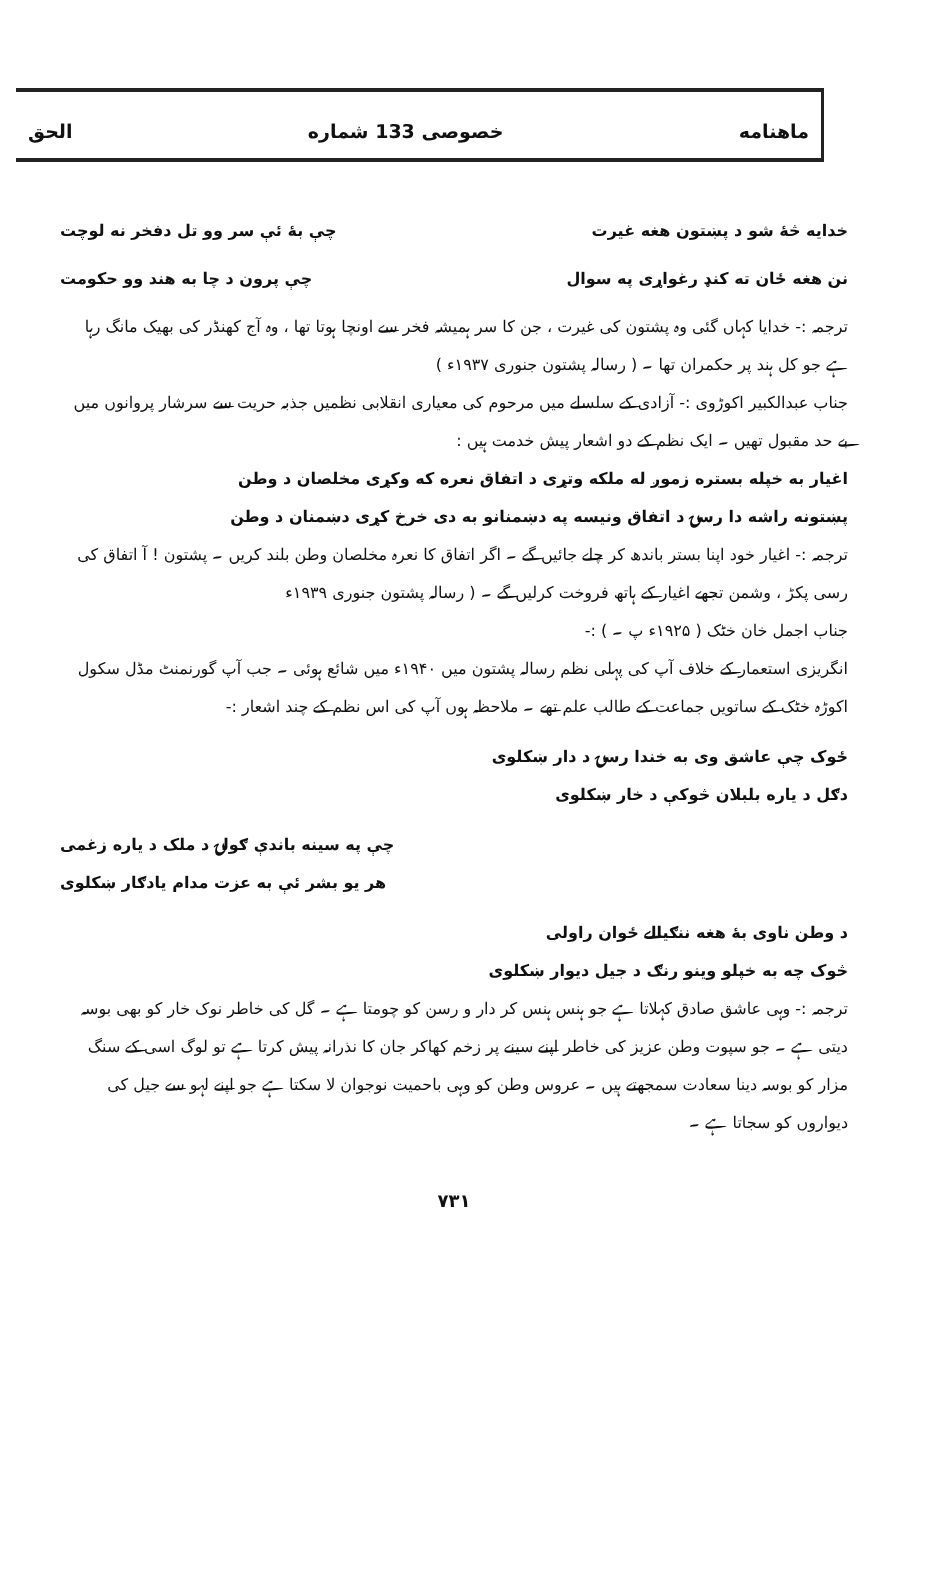ماهنامه خصوصی 133 شماره الحق
خدایه څهٔ شو د پښتون هغه غیرت چې بهٔ ئې سر وو تل دفخر نه لوچت
نن هغه ځان ته کنډ رغواړی په سوال چې پرون د چا به هند وو حکومت
ترجمہ :- خدایا کہاں گئی وہ پشتون کی غیرت ، جن کا سر ہمیشہ فخر سے اونچا ہوتا تھا ، وہ آج کھنڈر کی بھیک مانگ رہا ہے جو کل ہند پر حکمران تھا ۔ ( رسالہ پشتون جنوری ۱۹۳۷ء )
جناب عبدالکبیر اکوڑوی :- آزادی کے سلسلے میں مرحوم کی معیاری انقلابی نظمیں جذبہ حریت سے سرشار پروانوں میں بے حد مقبول تھیں ۔ ایک نظم کے دو اشعار پیش خدمت ہیں :
اغیار به خپله بستره زموږ له ملکه وتړی د اتفاق نعره که وکړی مخلصان د وطن
پښتونه راشه دا رسۍ د اتفاق ونیسه په دښمنانو به دی خرخ کړی دښمنان د وطن
ترجمہ :- اغیار خود اپنا بستر باندھ کر چلے جائیں گے ۔ اگر اتفاق کا نعرہ مخلصان وطن بلند کریں ۔ پشتون ! آ اتفاق کی رسی پکڑ ، وشمن تجھے اغیار کے ہاتھ فروخت کرلیں گے ۔ ( رسالہ پشتون جنوری ۱۹۳۹ء
جناب اجمل خان خٹک ( ۱۹۲۵ء پ ۔ ) :-
انگریزی استعمار کے خلاف آپ کی پہلی نظم رسالہ پشتون میں ۱۹۴۰ء میں شائع ہوئی ۔ جب آپ گورنمنٹ مڈل سکول اکوڑہ خٹک کے ساتویں جماعت کے طالب علم تھے ۔ ملاحظہ ہوں آپ کی اس نظم کے چند اشعار :-
ځوک چې عاشق وی به خندا رسۍ د دار ښکلوی
دګل د یاره بلبلان څوکې د خار ښکلوی
چې په سینه باندې ګولۍ د ملک د یاره زغمی
هر یو بشر ئې به عزت مدام یادګار ښکلوی
د وطن ناوی بهٔ هغه ننګیالے ځوان راولی
څوک چه به خپلو وینو رنګ د جیل دیوار ښکلوی
ترجمہ :- وہی عاشق صادق کہلاتا ہے جو ہنس ہنس کر دار و رسن کو چومتا ہے ۔ گل کی خاطر نوک خار کو بھی بوسہ دیتی ہے ۔ جو سپوت وطن عزیز کی خاطر اپنے سینے پر زخم کھاکر جان کا نذرانہ پیش کرتا ہے تو لوگ اسی کے سنگ مزار کو بوسہ دینا سعادت سمجھتے ہیں ۔ عروس وطن کو وہی باحمیت نوجوان لا سکتا ہے جو اپنے لہو سے جیل کی دیواروں کو سجاتا ہے ۔
۷۳۱